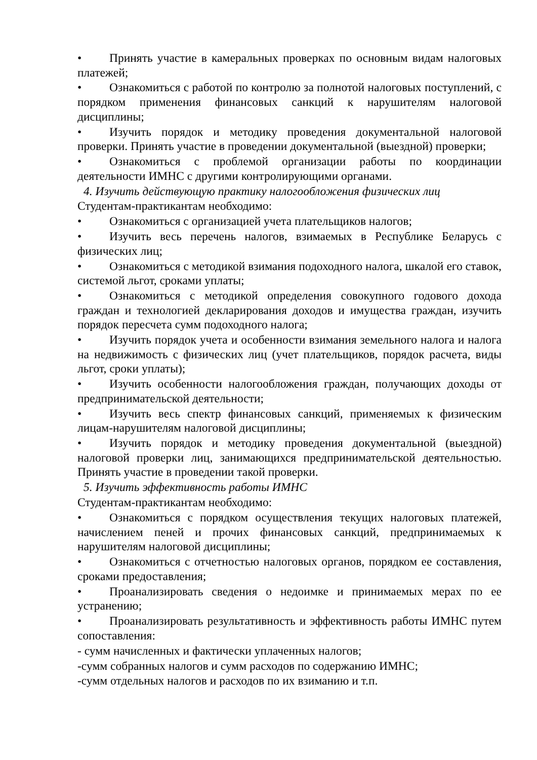• Принять участие в камеральных проверках по основным видам налоговых платежей;
• Ознакомиться с работой по контролю за полнотой налоговых поступлений, с порядком применения финансовых санкций к нарушителям налоговой дисциплины;
• Изучить порядок и методику проведения документальной налоговой проверки. Принять участие в проведении документальной (выездной) проверки;
• Ознакомиться с проблемой организации работы по координации деятельности ИМНС с другими контролирующими органами.
4. Изучить действующую практику налогообложения физических лиц
Студентам-практикантам необходимо:
• Ознакомиться с организацией учета плательщиков налогов;
• Изучить весь перечень налогов, взимаемых в Республике Беларусь с физических лиц;
• Ознакомиться с методикой взимания подоходного налога, шкалой его ставок, системой льгот, сроками уплаты;
• Ознакомиться с методикой определения совокупного годового дохода граждан и технологией декларирования доходов и имущества граждан, изучить порядок пересчета сумм подоходного налога;
• Изучить порядок учета и особенности взимания земельного налога и налога на недвижимость с физических лиц (учет плательщиков, порядок расчета, виды льгот, сроки уплаты);
• Изучить особенности налогообложения граждан, получающих доходы от предпринимательской деятельности;
• Изучить весь спектр финансовых санкций, применяемых к физическим лицам-нарушителям налоговой дисциплины;
• Изучить порядок и методику проведения документальной (выездной) налоговой проверки лиц, занимающихся предпринимательской деятельностью. Принять участие в проведении такой проверки.
5. Изучить эффективность работы ИМНС
Студентам-практикантам необходимо:
• Ознакомиться с порядком осуществления текущих налоговых платежей, начислением пеней и прочих финансовых санкций, предпринимаемых к нарушителям налоговой дисциплины;
• Ознакомиться с отчетностью налоговых органов, порядком ее составления, сроками предоставления;
• Проанализировать сведения о недоимке и принимаемых мерах по ее устранению;
• Проанализировать результативность и эффективность работы ИМНС путем сопоставления:
- сумм начисленных и фактически уплаченных налогов;
-сумм собранных налогов и сумм расходов по содержанию ИМНС;
-сумм отдельных налогов и расходов по их взиманию и т.п.